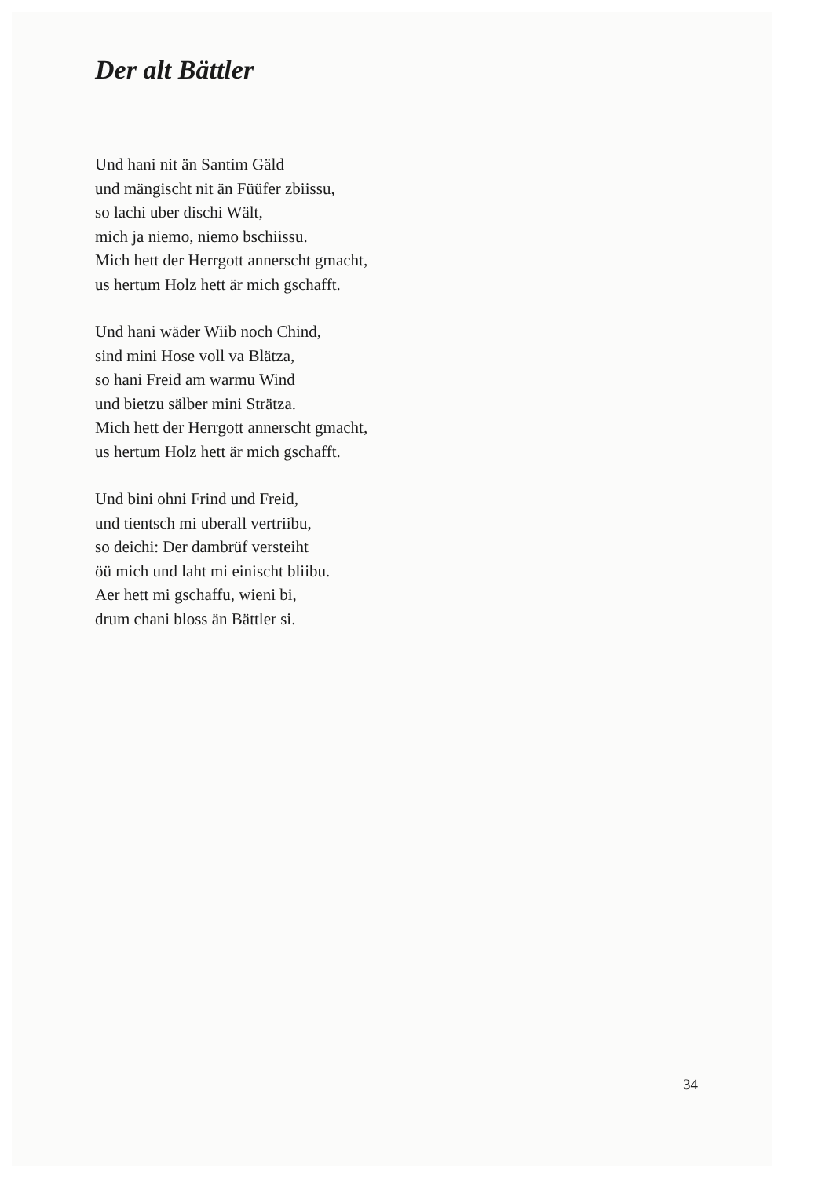Der alt Bättler
Und hani nit än Santim Gäld
und mängischt nit än Füüfer zbiissu,
so lachi uber dischi Wält,
mich ja niemo, niemo bschiissu.
Mich hett der Herrgott annerscht gmacht,
us hertum Holz hett är mich gschafft.
Und hani wäder Wiib noch Chind,
sind mini Hose voll va Blätza,
so hani Freid am warmu Wind
und bietzu sälber mini Strätza.
Mich hett der Herrgott annerscht gmacht,
us hertum Holz hett är mich gschafft.
Und bini ohni Frind und Freid,
und tientsch mi uberall vertriibu,
so deichi: Der dambrüf versteiht
öü mich und laht mi einischt bliibu.
Aer hett mi gschaffu, wieni bi,
drum chani bloss än Bättler si.
34